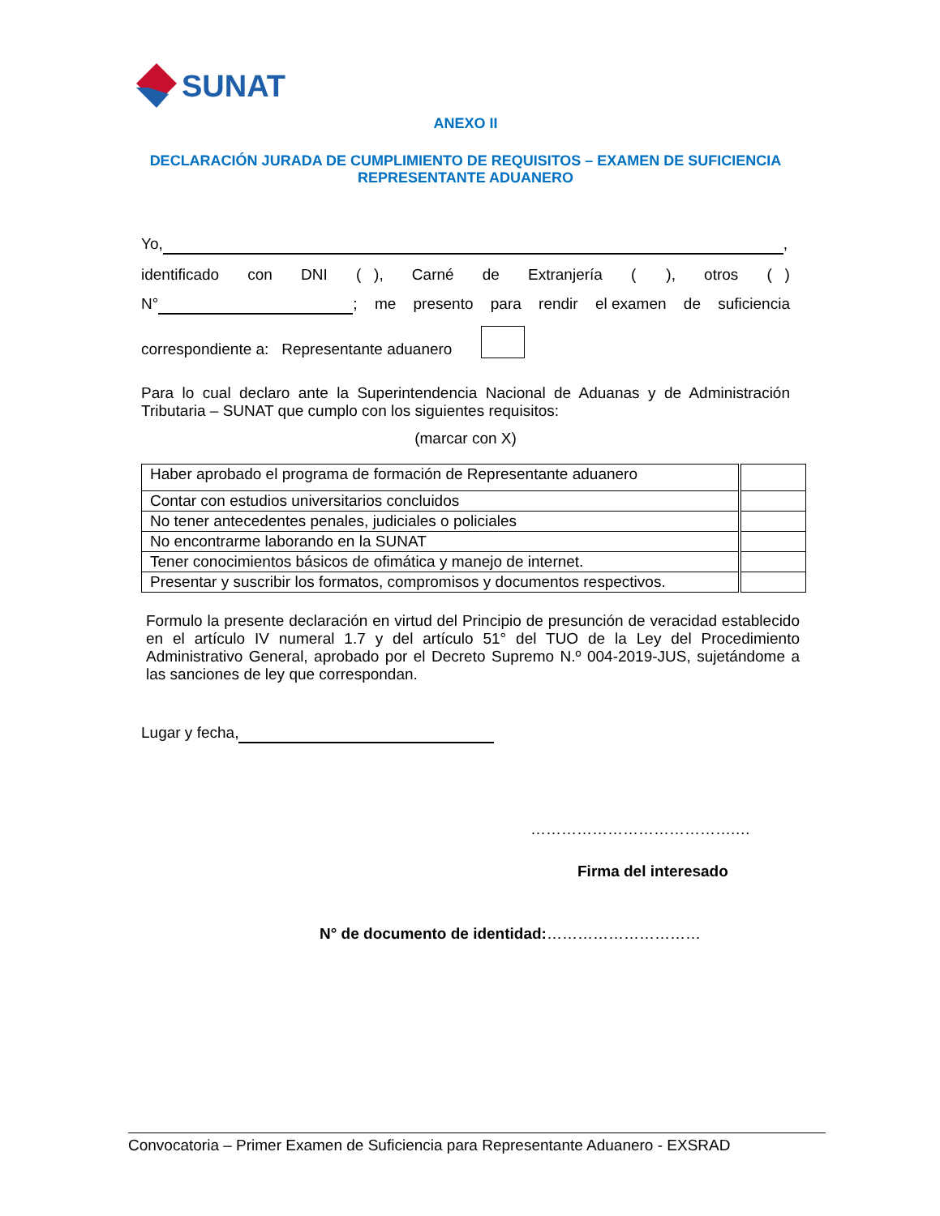SUNAT
ANEXO II
DECLARACIÓN JURADA DE CUMPLIMIENTO DE REQUISITOS – EXAMEN DE SUFICIENCIA REPRESENTANTE ADUANERO
Yo, ,
identificado con DNI ( ), Carné de Extranjería ( ), otros ( )
N° ; me presento para rendir el examen de suficiencia
correspondiente a: Representante aduanero
Para lo cual declaro ante la Superintendencia Nacional de Aduanas y de Administración Tributaria – SUNAT que cumplo con los siguientes requisitos:
(marcar con X)
| Haber aprobado el programa de formación de Representante aduanero | | |
| Contar con estudios universitarios concluidos | | |
| No tener antecedentes penales, judiciales o policiales | | |
| No encontrarme laborando en la SUNAT | | |
| Tener conocimientos básicos de ofimática y manejo de internet. | | |
| Presentar y suscribir los formatos, compromisos y documentos respectivos. | | |
Formulo la presente declaración en virtud del Principio de presunción de veracidad establecido en el artículo IV numeral 1.7 y del artículo 51° del TUO de la Ley del Procedimiento Administrativo General, aprobado por el Decreto Supremo N.º 004-2019-JUS, sujetándome a las sanciones de ley que correspondan.
Lugar y fecha,
………………………………….…
Firma del interesado
N° de documento de identidad:…………………………
Convocatoria – Primer Examen de Suficiencia para Representante Aduanero - EXSRAD